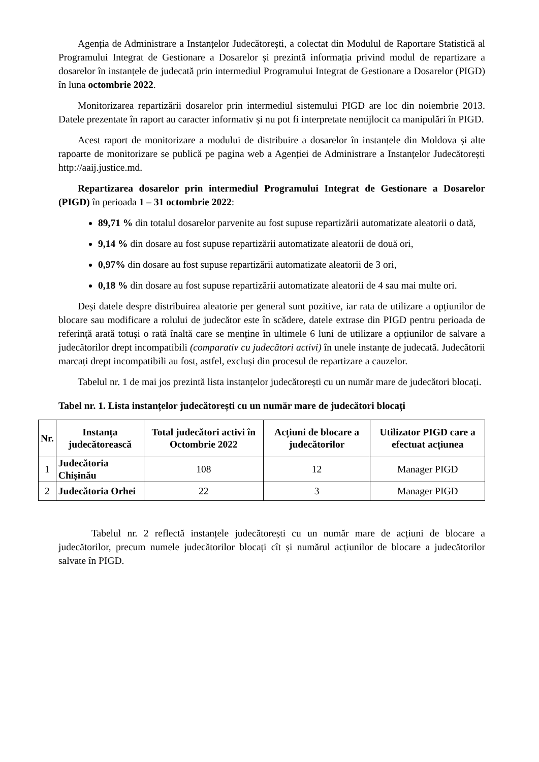Agenția de Administrare a Instanțelor Judecătorești, a colectat din Modulul de Raportare Statistică al Programului Integrat de Gestionare a Dosarelor și prezintă informația privind modul de repartizare a dosarelor în instanțele de judecată prin intermediul Programului Integrat de Gestionare a Dosarelor (PIGD) în luna octombrie 2022.
Monitorizarea repartizării dosarelor prin intermediul sistemului PIGD are loc din noiembrie 2013. Datele prezentate în raport au caracter informativ și nu pot fi interpretate nemijlocit ca manipulări în PIGD.
Acest raport de monitorizare a modului de distribuire a dosarelor în instanțele din Moldova și alte rapoarte de monitorizare se publică pe pagina web a Agenției de Administrare a Instanțelor Judecătorești http://aaij.justice.md.
Repartizarea dosarelor prin intermediul Programului Integrat de Gestionare a Dosarelor (PIGD) în perioada 1 – 31 octombrie 2022:
89,71 % din totalul dosarelor parvenite au fost supuse repartizării automatizate aleatorii o dată,
9,14 % din dosare au fost supuse repartizării automatizate aleatorii de două ori,
0,97% din dosare au fost supuse repartizării automatizate aleatorii de 3 ori,
0,18 % din dosare au fost supuse repartizării automatizate aleatorii de 4 sau mai multe ori.
Deși datele despre distribuirea aleatorie per general sunt pozitive, iar rata de utilizare a opțiunilor de blocare sau modificare a rolului de judecător este în scădere, datele extrase din PIGD pentru perioada de referință arată totuși o rată înaltă care se menține în ultimele 6 luni de utilizare a opțiunilor de salvare a judecătorilor drept incompatibili (comparativ cu judecători activi) în unele instanțe de judecată. Judecătorii marcați drept incompatibili au fost, astfel, excluși din procesul de repartizare a cauzelor.
Tabelul nr. 1 de mai jos prezintă lista instanțelor judecătorești cu un număr mare de judecători blocați.
Tabel nr. 1. Lista instanțelor judecătorești cu un număr mare de judecători blocați
| Nr. | Instanța judecătorească | Total judecători activi în Octombrie 2022 | Acțiuni de blocare a judecătorilor | Utilizator PIGD care a efectuat acțiunea |
| --- | --- | --- | --- | --- |
| 1 | Judecătoria Chișinău | 108 | 12 | Manager PIGD |
| 2 | Judecătoria Orhei | 22 | 3 | Manager PIGD |
Tabelul nr. 2 reflectă instanțele judecătorești cu un număr mare de acțiuni de blocare a judecătorilor, precum numele judecătorilor blocați cît și numărul acțiunilor de blocare a judecătorilor salvate în PIGD.